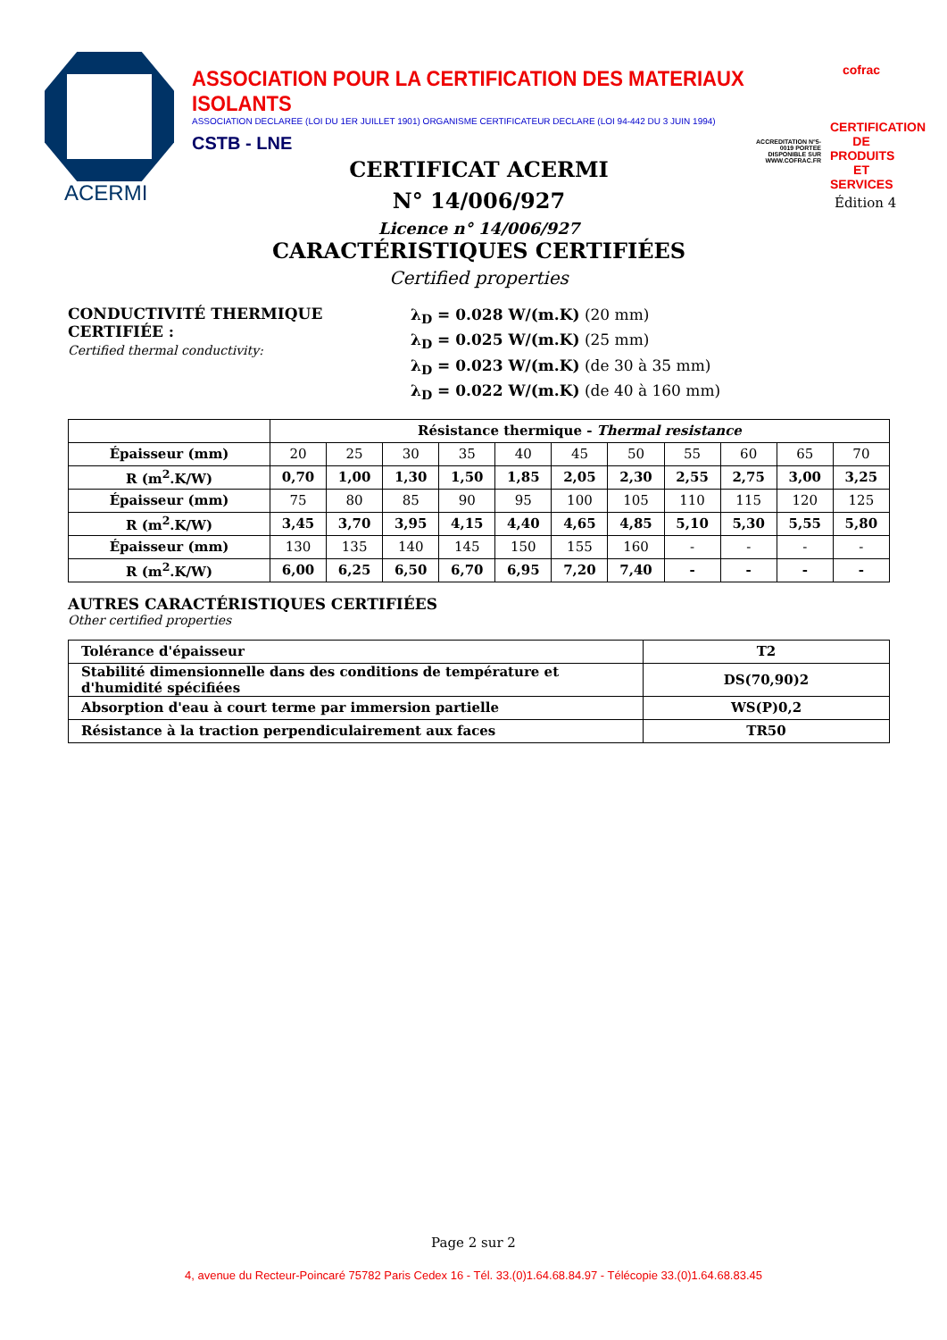ACERMI
ASSOCIATION POUR LA CERTIFICATION DES MATERIAUX ISOLANTS
ASSOCIATION DECLAREE (LOI DU 1ER JUILLET 1901) ORGANISME CERTIFICATEUR DECLARE (LOI 94-442 DU 3 JUIN 1994)
CSTB - LNE
cofrac
CERTIFICATION DE PRODUITS ET SERVICES
ACCREDITATION N°5-0019 PORTEE DISPONIBLE SUR WWW.COFRAC.FR
Édition 4
CERTIFICAT ACERMI
N° 14/006/927
Licence n° 14/006/927
CARACTÉRISTIQUES CERTIFIÉES
Certified properties
CONDUCTIVITÉ THERMIQUE CERTIFIÉE :
Certified thermal conductivity:
λ<sub>D</sub> = 0.028 W/(m.K) (20 mm)
λ<sub>D</sub> = 0.025 W/(m.K) (25 mm)
λ<sub>D</sub> = 0.023 W/(m.K) (de 30 à 35 mm)
λ<sub>D</sub> = 0.022 W/(m.K) (de 40 à 160 mm)
| | Résistance thermique - Thermal resistance | | | | | | | | | | |
| Épaisseur (mm) | 20 | 25 | 30 | 35 | 40 | 45 | 50 | 55 | 60 | 65 | 70 |
| R (m<sup>2</sup>.K/W) | 0,70 | 1,00 | 1,30 | 1,50 | 1,85 | 2,05 | 2,30 | 2,55 | 2,75 | 3,00 | 3,25 |
| Épaisseur (mm) | 75 | 80 | 85 | 90 | 95 | 100 | 105 | 110 | 115 | 120 | 125 |
| R (m<sup>2</sup>.K/W) | 3,45 | 3,70 | 3,95 | 4,15 | 4,40 | 4,65 | 4,85 | 5,10 | 5,30 | 5,55 | 5,80 |
| Épaisseur (mm) | 130 | 135 | 140 | 145 | 150 | 155 | 160 | - | - | - | - |
| R (m<sup>2</sup>.K/W) | 6,00 | 6,25 | 6,50 | 6,70 | 6,95 | 7,20 | 7,40 | - | - | - | - |
AUTRES CARACTÉRISTIQUES CERTIFIÉES
Other certified properties
| Tolérance d'épaisseur | T2 |
| --- | --- |
| Stabilité dimensionnelle dans des conditions de température et d'humidité spécifiées | DS(70,90)2 |
| Absorption d'eau à court terme par immersion partielle | WS(P)0,2 |
| Résistance à la traction perpendiculairement aux faces | TR50 |
Page 2 sur 2
4, avenue du Recteur-Poincaré 75782 Paris Cedex 16 - Tél. 33.(0)1.64.68.84.97 - Télécopie 33.(0)1.64.68.83.45